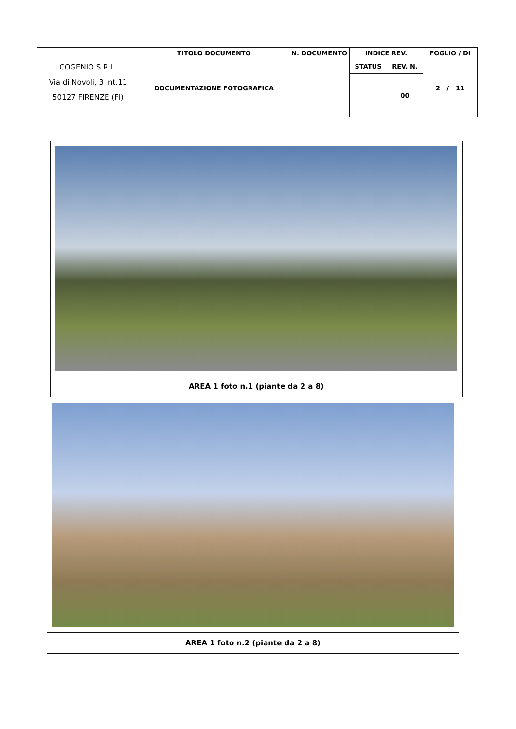| COGENIO S.R.L. Via di Novoli, 3 int.11 50127 FIRENZE (FI) | TITOLO DOCUMENTO | N. DOCUMENTO | INDICE REV. | | FOGLIO / DI |
| | DOCUMENTAZIONE FOTOGRAFICA | | STATUS | REV. N. | 2 / 11 |
| | | | | 00 | |
AREA 1 foto n.1 (piante da 2 a 8)
AREA 1 foto n.2 (piante da 2 a 8)